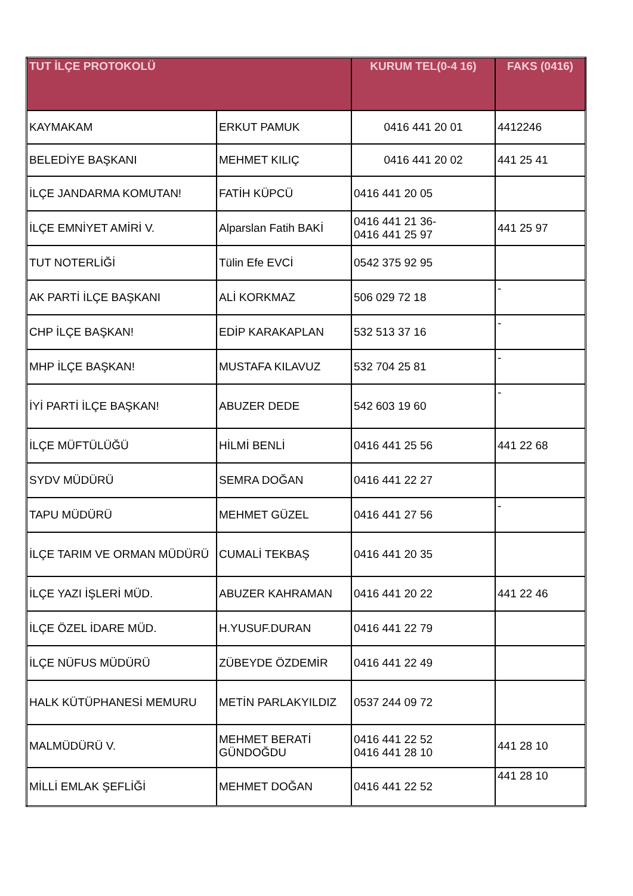| TUT İLÇE PROTOKOLÜ | | KURUM TEL(0-4 16) | FAKS (0416) |
| --- | --- | --- | --- |
| KAYMAKAM | ERKUT PAMUK | 0416 441 20 01 | 4412246 |
| BELEDİYE BAŞKANI | MEHMET KILIÇ | 0416 441 20 02 | 441 25 41 |
| İLÇE JANDARMA KOMUTAN! | FATİH KÜPCÜ | 0416 441 20 05 | |
| İLÇE EMNİYET AMİRİ V. | Alparslan Fatih BAKİ | 0416 441 21 36- 0416 441 25 97 | 441 25 97 |
| TUT NOTERLİĞİ | Tülin Efe EVCİ | 0542 375 92 95 | |
| AK PARTİ İLÇE BAŞKANI | ALİ KORKMAZ | 506 029 72 18 | - |
| CHP İLÇE BAŞKAN! | EDİP KARAKAPLAN | 532 513 37 16 | - |
| MHP İLÇE BAŞKAN! | MUSTAFA KILAVUZ | 532 704 25 81 | - |
| İYİ PARTİ İLÇE BAŞKAN! | ABUZER DEDE | 542 603 19 60 | - |
| İLÇE MÜFTÜLÜĞÜ | HİLMİ BENLİ | 0416 441 25 56 | 441 22 68 |
| SYDV MÜDÜRÜ | SEMRA DOĞAN | 0416 441 22 27 | |
| TAPU MÜDÜRÜ | MEHMET GÜZEL | 0416 441 27 56 | - |
| İLÇE TARIM VE ORMAN MÜDÜRÜ | CUMALİ TEKBAŞ | 0416 441 20 35 | |
| İLÇE YAZI İŞLERİ MÜD. | ABUZER KAHRAMAN | 0416 441 20 22 | 441 22 46 |
| İLÇE ÖZEL İDARE MÜD. | H.YUSUF.DURAN | 0416 441 22 79 | |
| İLÇE NÜFUS MÜDÜRÜ | ZÜBEYDE ÖZDEMİR | 0416 441 22 49 | |
| HALK KÜTÜPHANESİ MEMURU | METİN PARLAKYILDIZ | 0537 244 09 72 | |
| MALMÜDÜRÜ V. | MEHMET BERATİ GÜNDOĞDU | 0416 441 22 52 0416 441 28 10 | 441 28 10 |
| MİLLİ EMLAK ŞEFLİĞİ | MEHMET DOĞAN | 0416 441 22 52 | 441 28 10 |